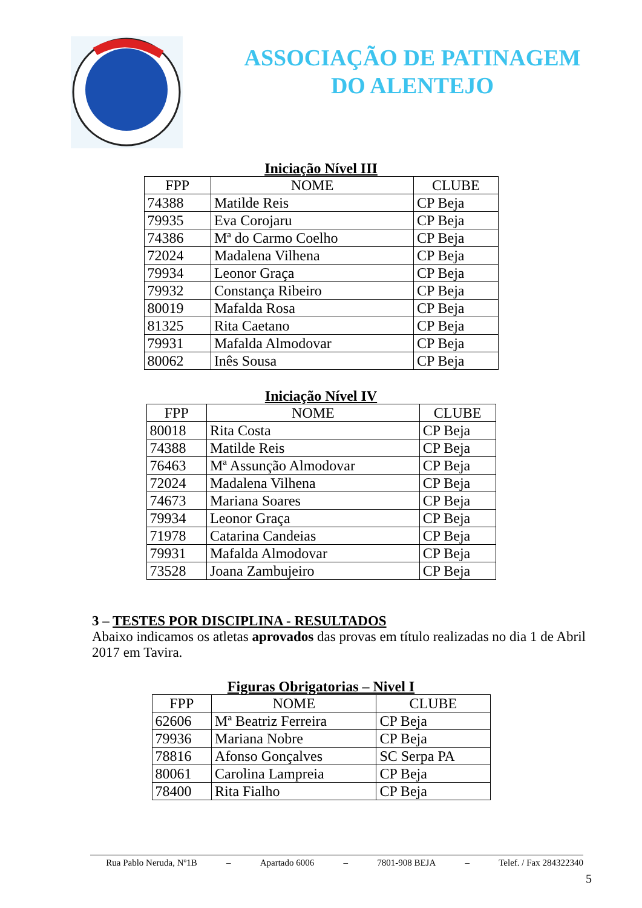ASSOCIAÇÃO DE PATINAGEM
DO ALENTEJO
Iniciação Nível III
| FPP | NOME | CLUBE |
| --- | --- | --- |
| 74388 | Matilde Reis | CP Beja |
| 79935 | Eva Corojaru | CP Beja |
| 74386 | Mª do Carmo Coelho | CP Beja |
| 72024 | Madalena Vilhena | CP Beja |
| 79934 | Leonor Graça | CP Beja |
| 79932 | Constança Ribeiro | CP Beja |
| 80019 | Mafalda Rosa | CP Beja |
| 81325 | Rita Caetano | CP Beja |
| 79931 | Mafalda Almodovar | CP Beja |
| 80062 | Inês Sousa | CP Beja |
Iniciação Nível IV
| FPP | NOME | CLUBE |
| --- | --- | --- |
| 80018 | Rita Costa | CP Beja |
| 74388 | Matilde Reis | CP Beja |
| 76463 | Mª Assunção Almodovar | CP Beja |
| 72024 | Madalena Vilhena | CP Beja |
| 74673 | Mariana Soares | CP Beja |
| 79934 | Leonor Graça | CP Beja |
| 71978 | Catarina Candeias | CP Beja |
| 79931 | Mafalda Almodovar | CP Beja |
| 73528 | Joana Zambujeiro | CP Beja |
3 – TESTES POR DISCIPLINA - RESULTADOS
Abaixo indicamos os atletas aprovados das provas em título realizadas no dia 1 de Abril 2017 em Tavira.
Figuras Obrigatorias – Nivel I
| FPP | NOME | CLUBE |
| --- | --- | --- |
| 62606 | Mª Beatriz Ferreira | CP Beja |
| 79936 | Mariana Nobre | CP Beja |
| 78816 | Afonso Gonçalves | SC Serpa PA |
| 80061 | Carolina Lampreia | CP Beja |
| 78400 | Rita Fialho | CP Beja |
Rua Pablo Neruda, Nº1B – Apartado 6006 – 7801-908 BEJA – Telef. / Fax 284322340
5